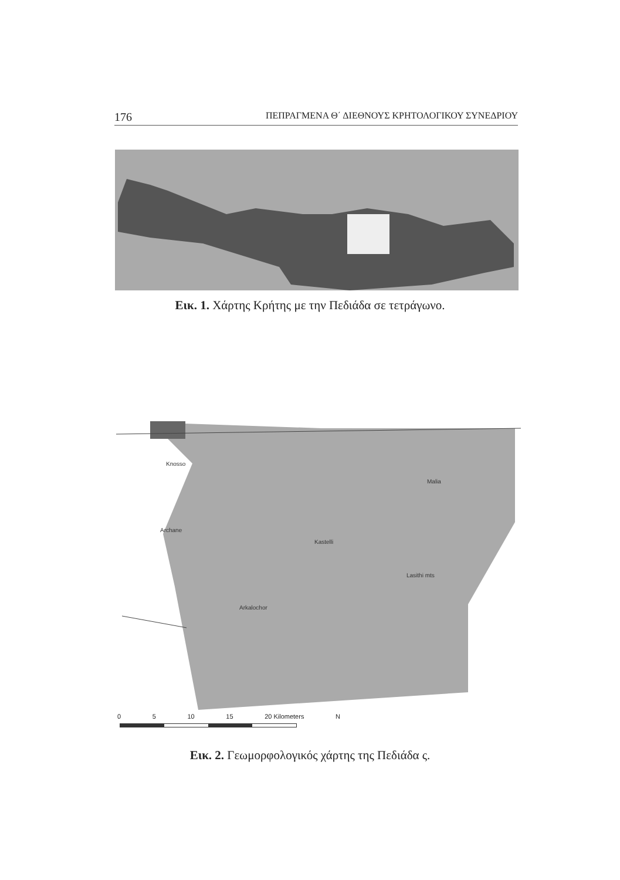176 ΠΕΠΡΑΓΜΕΝΑ Θ΄ ΔΙΕΘΝΟΥΣ ΚΡΗΤΟΛΟΓΙΚΟΥ ΣΥΝΕΔΡΙΟΥ
Εικ. 1. Χάρτης Κρήτης με την Πεδιάδα σε τετράγωνο.
Knosso
Malia
Archane
Kastelli
Arkalochor
Lasithi mts
0 5 10 15 20 Kilometers N
Εικ. 2. Γεωμορφολογικός χάρτης της Πεδιάδα ς.